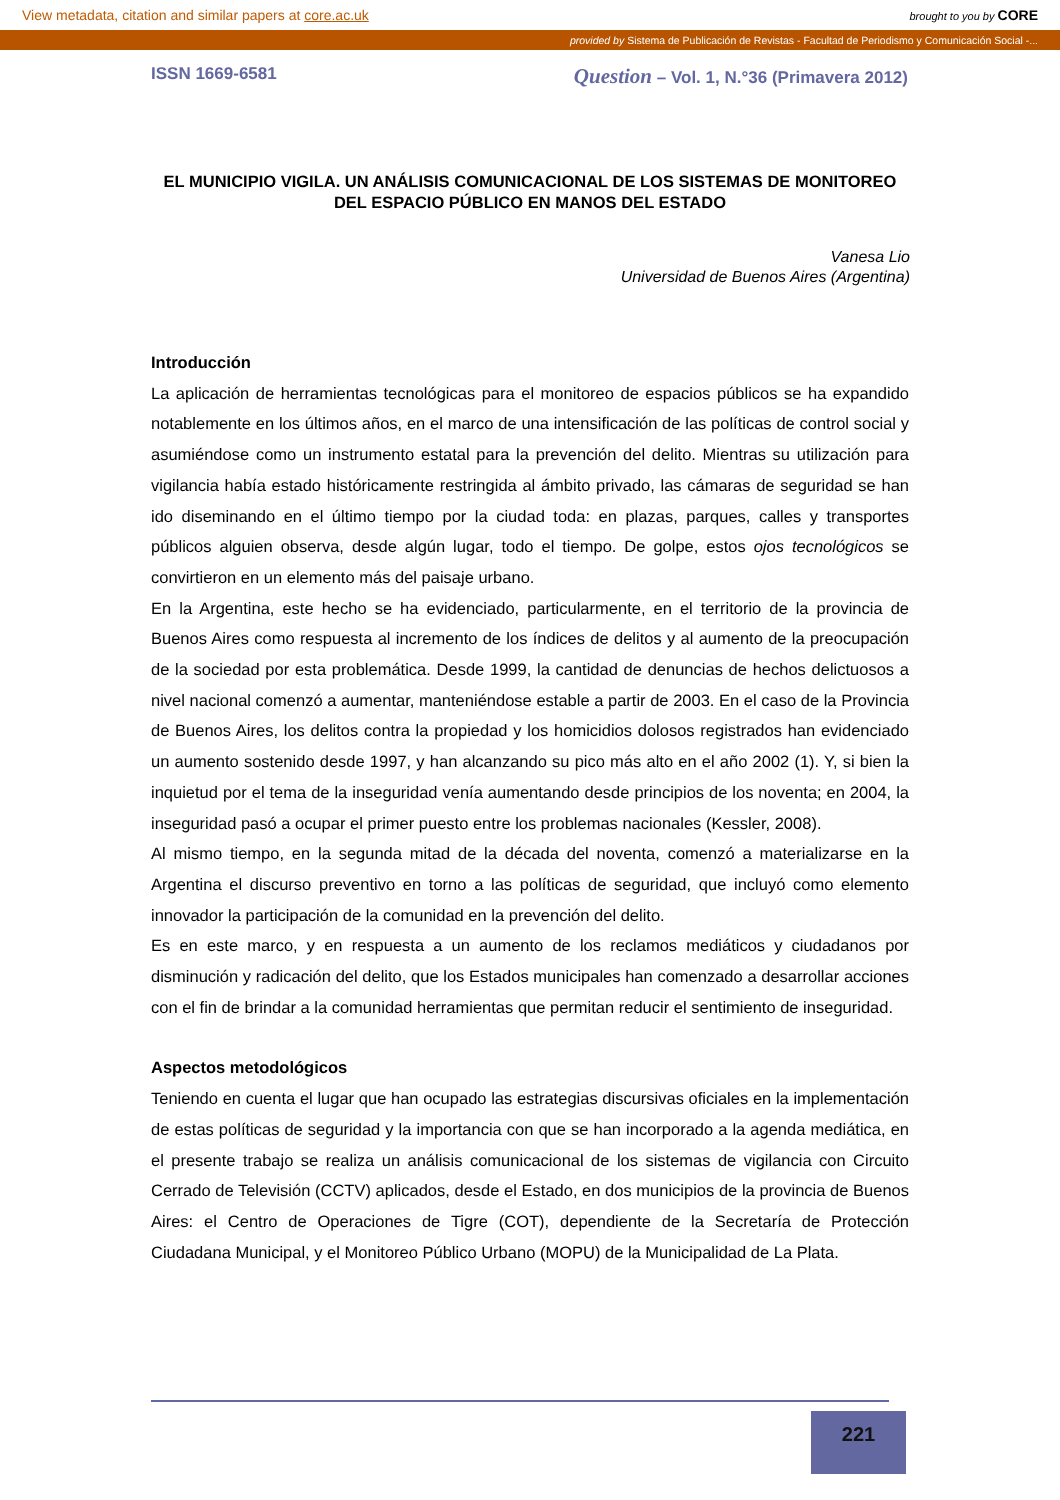View metadata, citation and similar papers at core.ac.uk brought to you by CORE
provided by Sistema de Publicación de Revistas - Facultad de Periodismo y Comunicación Social -...
ISSN 1669-6581 Question – Vol. 1, N.°36 (Primavera 2012)
EL MUNICIPIO VIGILA. UN ANÁLISIS COMUNICACIONAL DE LOS SISTEMAS DE MONITOREO DEL ESPACIO PÚBLICO EN MANOS DEL ESTADO
Vanesa Lio
Universidad de Buenos Aires (Argentina)
Introducción
La aplicación de herramientas tecnológicas para el monitoreo de espacios públicos se ha expandido notablemente en los últimos años, en el marco de una intensificación de las políticas de control social y asumiéndose como un instrumento estatal para la prevención del delito. Mientras su utilización para vigilancia había estado históricamente restringida al ámbito privado, las cámaras de seguridad se han ido diseminando en el último tiempo por la ciudad toda: en plazas, parques, calles y transportes públicos alguien observa, desde algún lugar, todo el tiempo. De golpe, estos ojos tecnológicos se convirtieron en un elemento más del paisaje urbano.
En la Argentina, este hecho se ha evidenciado, particularmente, en el territorio de la provincia de Buenos Aires como respuesta al incremento de los índices de delitos y al aumento de la preocupación de la sociedad por esta problemática. Desde 1999, la cantidad de denuncias de hechos delictuosos a nivel nacional comenzó a aumentar, manteniéndose estable a partir de 2003. En el caso de la Provincia de Buenos Aires, los delitos contra la propiedad y los homicidios dolosos registrados han evidenciado un aumento sostenido desde 1997, y han alcanzando su pico más alto en el año 2002 (1). Y, si bien la inquietud por el tema de la inseguridad venía aumentando desde principios de los noventa; en 2004, la inseguridad pasó a ocupar el primer puesto entre los problemas nacionales (Kessler, 2008).
Al mismo tiempo, en la segunda mitad de la década del noventa, comenzó a materializarse en la Argentina el discurso preventivo en torno a las políticas de seguridad, que incluyó como elemento innovador la participación de la comunidad en la prevención del delito.
Es en este marco, y en respuesta a un aumento de los reclamos mediáticos y ciudadanos por disminución y radicación del delito, que los Estados municipales han comenzado a desarrollar acciones con el fin de brindar a la comunidad herramientas que permitan reducir el sentimiento de inseguridad.
Aspectos metodológicos
Teniendo en cuenta el lugar que han ocupado las estrategias discursivas oficiales en la implementación de estas políticas de seguridad y la importancia con que se han incorporado a la agenda mediática, en el presente trabajo se realiza un análisis comunicacional de los sistemas de vigilancia con Circuito Cerrado de Televisión (CCTV) aplicados, desde el Estado, en dos municipios de la provincia de Buenos Aires: el Centro de Operaciones de Tigre (COT), dependiente de la Secretaría de Protección Ciudadana Municipal, y el Monitoreo Público Urbano (MOPU) de la Municipalidad de La Plata.
221